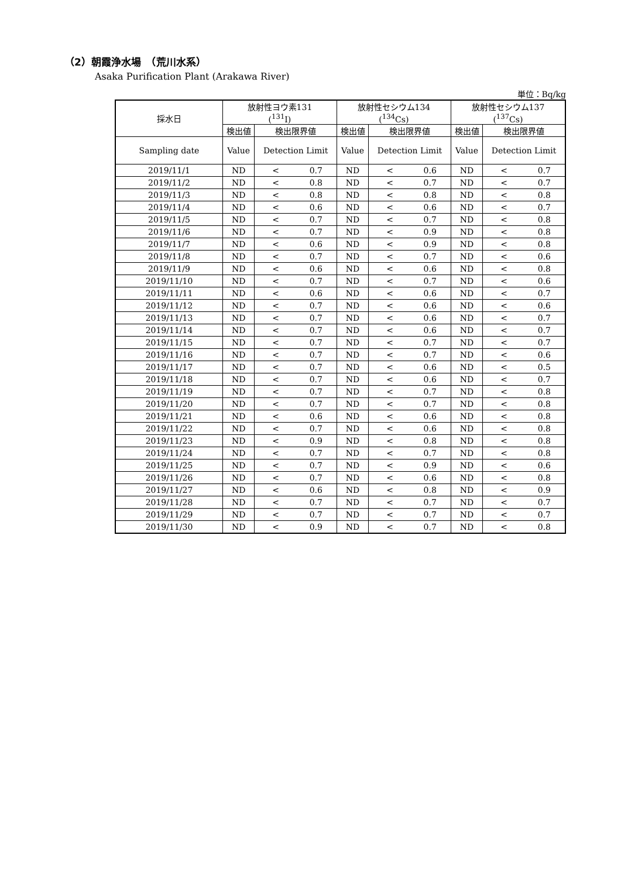（2）朝霞浄水場　（荒川水系）
Asaka Purification Plant (Arakawa River)
単位：Bq/kg
| 採水日 | 放射性ヨウ素131 (<sup>131</sup>I) | | | 放射性セシウム134 (<sup>134</sup>Cs) | | | 放射性セシウム137 (<sup>137</sup>Cs) | | |
| --- | --- | --- | --- | --- | --- | --- | --- | --- | --- |
| | 検出値 | 検出限界値 | | 検出値 | 検出限界値 | | 検出値 | 検出限界値 | |
| Sampling date | Value | Detection Limit | | Value | Detection Limit | | Value | Detection Limit | |
| 2019/11/1 | ND | < | 0.7 | ND | < | 0.6 | ND | < | 0.7 |
| 2019/11/2 | ND | < | 0.8 | ND | < | 0.7 | ND | < | 0.7 |
| 2019/11/3 | ND | < | 0.8 | ND | < | 0.8 | ND | < | 0.8 |
| 2019/11/4 | ND | < | 0.6 | ND | < | 0.6 | ND | < | 0.7 |
| 2019/11/5 | ND | < | 0.7 | ND | < | 0.7 | ND | < | 0.8 |
| 2019/11/6 | ND | < | 0.7 | ND | < | 0.9 | ND | < | 0.8 |
| 2019/11/7 | ND | < | 0.6 | ND | < | 0.9 | ND | < | 0.8 |
| 2019/11/8 | ND | < | 0.7 | ND | < | 0.7 | ND | < | 0.6 |
| 2019/11/9 | ND | < | 0.6 | ND | < | 0.6 | ND | < | 0.8 |
| 2019/11/10 | ND | < | 0.7 | ND | < | 0.7 | ND | < | 0.6 |
| 2019/11/11 | ND | < | 0.6 | ND | < | 0.6 | ND | < | 0.7 |
| 2019/11/12 | ND | < | 0.7 | ND | < | 0.6 | ND | < | 0.6 |
| 2019/11/13 | ND | < | 0.7 | ND | < | 0.6 | ND | < | 0.7 |
| 2019/11/14 | ND | < | 0.7 | ND | < | 0.6 | ND | < | 0.7 |
| 2019/11/15 | ND | < | 0.7 | ND | < | 0.7 | ND | < | 0.7 |
| 2019/11/16 | ND | < | 0.7 | ND | < | 0.7 | ND | < | 0.6 |
| 2019/11/17 | ND | < | 0.7 | ND | < | 0.6 | ND | < | 0.5 |
| 2019/11/18 | ND | < | 0.7 | ND | < | 0.6 | ND | < | 0.7 |
| 2019/11/19 | ND | < | 0.7 | ND | < | 0.7 | ND | < | 0.8 |
| 2019/11/20 | ND | < | 0.7 | ND | < | 0.7 | ND | < | 0.8 |
| 2019/11/21 | ND | < | 0.6 | ND | < | 0.6 | ND | < | 0.8 |
| 2019/11/22 | ND | < | 0.7 | ND | < | 0.6 | ND | < | 0.8 |
| 2019/11/23 | ND | < | 0.9 | ND | < | 0.8 | ND | < | 0.8 |
| 2019/11/24 | ND | < | 0.7 | ND | < | 0.7 | ND | < | 0.8 |
| 2019/11/25 | ND | < | 0.7 | ND | < | 0.9 | ND | < | 0.6 |
| 2019/11/26 | ND | < | 0.7 | ND | < | 0.6 | ND | < | 0.8 |
| 2019/11/27 | ND | < | 0.6 | ND | < | 0.8 | ND | < | 0.9 |
| 2019/11/28 | ND | < | 0.7 | ND | < | 0.7 | ND | < | 0.7 |
| 2019/11/29 | ND | < | 0.7 | ND | < | 0.7 | ND | < | 0.7 |
| 2019/11/30 | ND | < | 0.9 | ND | < | 0.7 | ND | < | 0.8 |